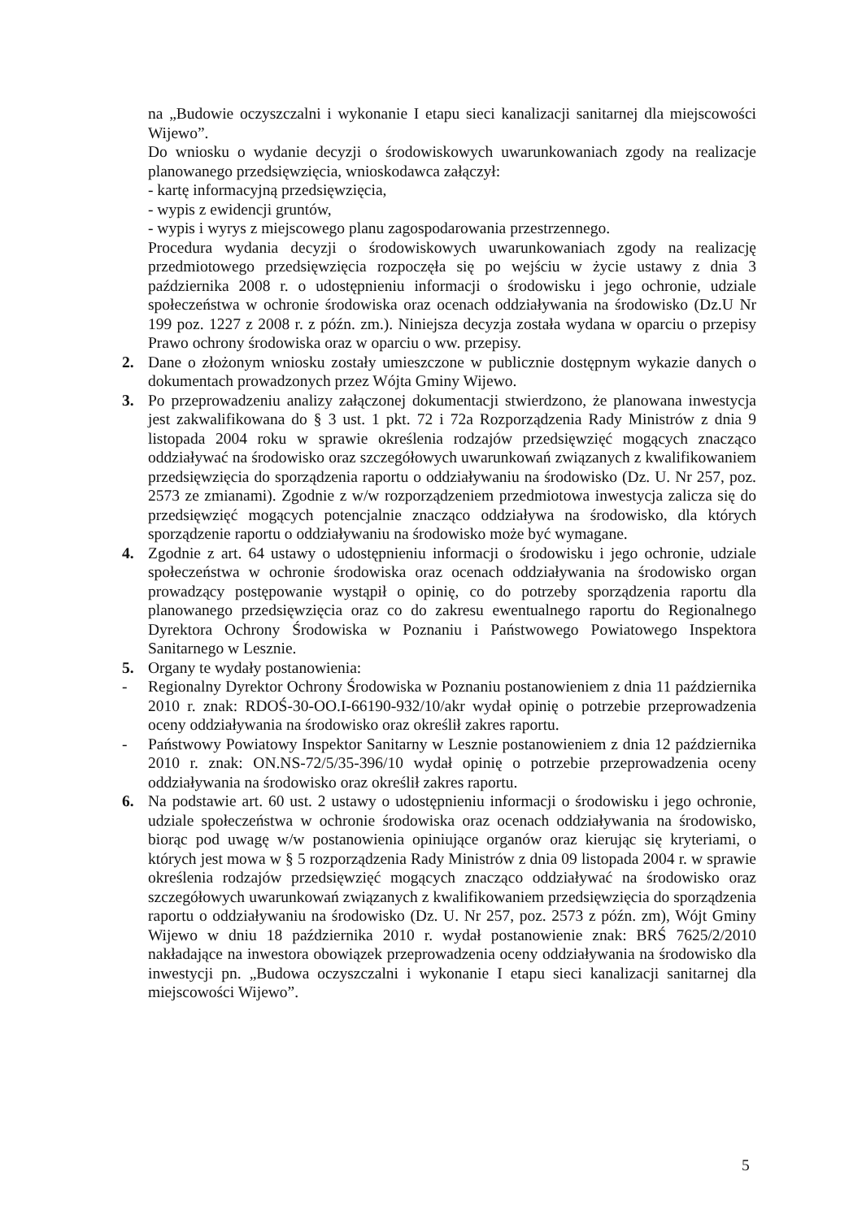na „Budowie oczyszczalni i wykonanie I etapu sieci kanalizacji sanitarnej dla miejscowości Wijewo”.
Do wniosku o wydanie decyzji o środowiskowych uwarunkowaniach zgody na realizacje planowanego przedsięwzięcia, wnioskodawca załączył:
- kartę informacyjną przedsięwzięcia,
- wypis z ewidencji gruntów,
- wypis i wyrys z miejscowego planu zagospodarowania przestrzennego.
Procedura wydania decyzji o środowiskowych uwarunkowaniach zgody na realizację przedmiotowego przedsięwzięcia rozpoczęła się po wejściu w życie ustawy z dnia 3 października 2008 r. o udostępnieniu informacji o środowisku i jego ochronie, udziale społeczeństwa w ochronie środowiska oraz ocenach oddziaływania na środowisko (Dz.U Nr 199 poz. 1227 z 2008 r. z późn. zm.). Niniejsza decyzja została wydana w oparciu o przepisy Prawo ochrony środowiska oraz w oparciu o ww. przepisy.
2. Dane o złożonym wniosku zostały umieszczone w publicznie dostępnym wykazie danych o dokumentach prowadzonych przez Wójta Gminy Wijewo.
3. Po przeprowadzeniu analizy załączonej dokumentacji stwierdzono, że planowana inwestycja jest zakwalifikowana do § 3 ust. 1 pkt. 72 i 72a Rozporządzenia Rady Ministrów z dnia 9 listopada 2004 roku w sprawie określenia rodzajów przedsięwzięć mogących znacząco oddziaływać na środowisko oraz szczegółowych uwarunkowań związanych z kwalifikowaniem przedsięwzięcia do sporządzenia raportu o oddziaływaniu na środowisko (Dz. U. Nr 257, poz. 2573 ze zmianami). Zgodnie z w/w rozporządzeniem przedmiotowa inwestycja zalicza się do przedsięwzięć mogących potencjalnie znacząco oddziaływa na środowisko, dla których sporządzenie raportu o oddziaływaniu na środowisko może być wymagane.
4. Zgodnie z art. 64 ustawy o udostępnieniu informacji o środowisku i jego ochronie, udziale społeczeństwa w ochronie środowiska oraz ocenach oddziaływania na środowisko organ prowadzący postępowanie wystąpił o opinię, co do potrzeby sporządzenia raportu dla planowanego przedsięwzięcia oraz co do zakresu ewentualnego raportu do Regionalnego Dyrektora Ochrony Środowiska w Poznaniu i Państwowego Powiatowego Inspektora Sanitarnego w Lesznie.
5. Organy te wydały postanowienia:
- Regionalny Dyrektor Ochrony Środowiska w Poznaniu postanowieniem z dnia 11 października 2010 r. znak: RDOŚ-30-OO.I-66190-932/10/akr wydał opinię o potrzebie przeprowadzenia oceny oddziaływania na środowisko oraz określił zakres raportu.
- Państwowy Powiatowy Inspektor Sanitarny w Lesznie postanowieniem z dnia 12 października 2010 r. znak: ON.NS-72/5/35-396/10 wydał opinię o potrzebie przeprowadzenia oceny oddziaływania na środowisko oraz określił zakres raportu.
6. Na podstawie art. 60 ust. 2 ustawy o udostępnieniu informacji o środowisku i jego ochronie, udziale społeczeństwa w ochronie środowiska oraz ocenach oddziaływania na środowisko, biorąc pod uwagę w/w postanowienia opiniujące organów oraz kierując się kryteriami, o których jest mowa w § 5 rozporządzenia Rady Ministrów z dnia 09 listopada 2004 r. w sprawie określenia rodzajów przedsięwzięć mogących znacząco oddziaływać na środowisko oraz szczegółowych uwarunkowań związanych z kwalifikowaniem przedsięwzięcia do sporządzenia raportu o oddziaływaniu na środowisko (Dz. U. Nr 257, poz. 2573 z późn. zm), Wójt Gminy Wijewo w dniu 18 października 2010 r. wydał postanowienie znak: BRŚ 7625/2/2010 nakładające na inwestora obowiązek przeprowadzenia oceny oddziaływania na środowisko dla inwestycji pn. „Budowa oczyszczalni i wykonanie I etapu sieci kanalizacji sanitarnej dla miejscowości Wijewo”.
5